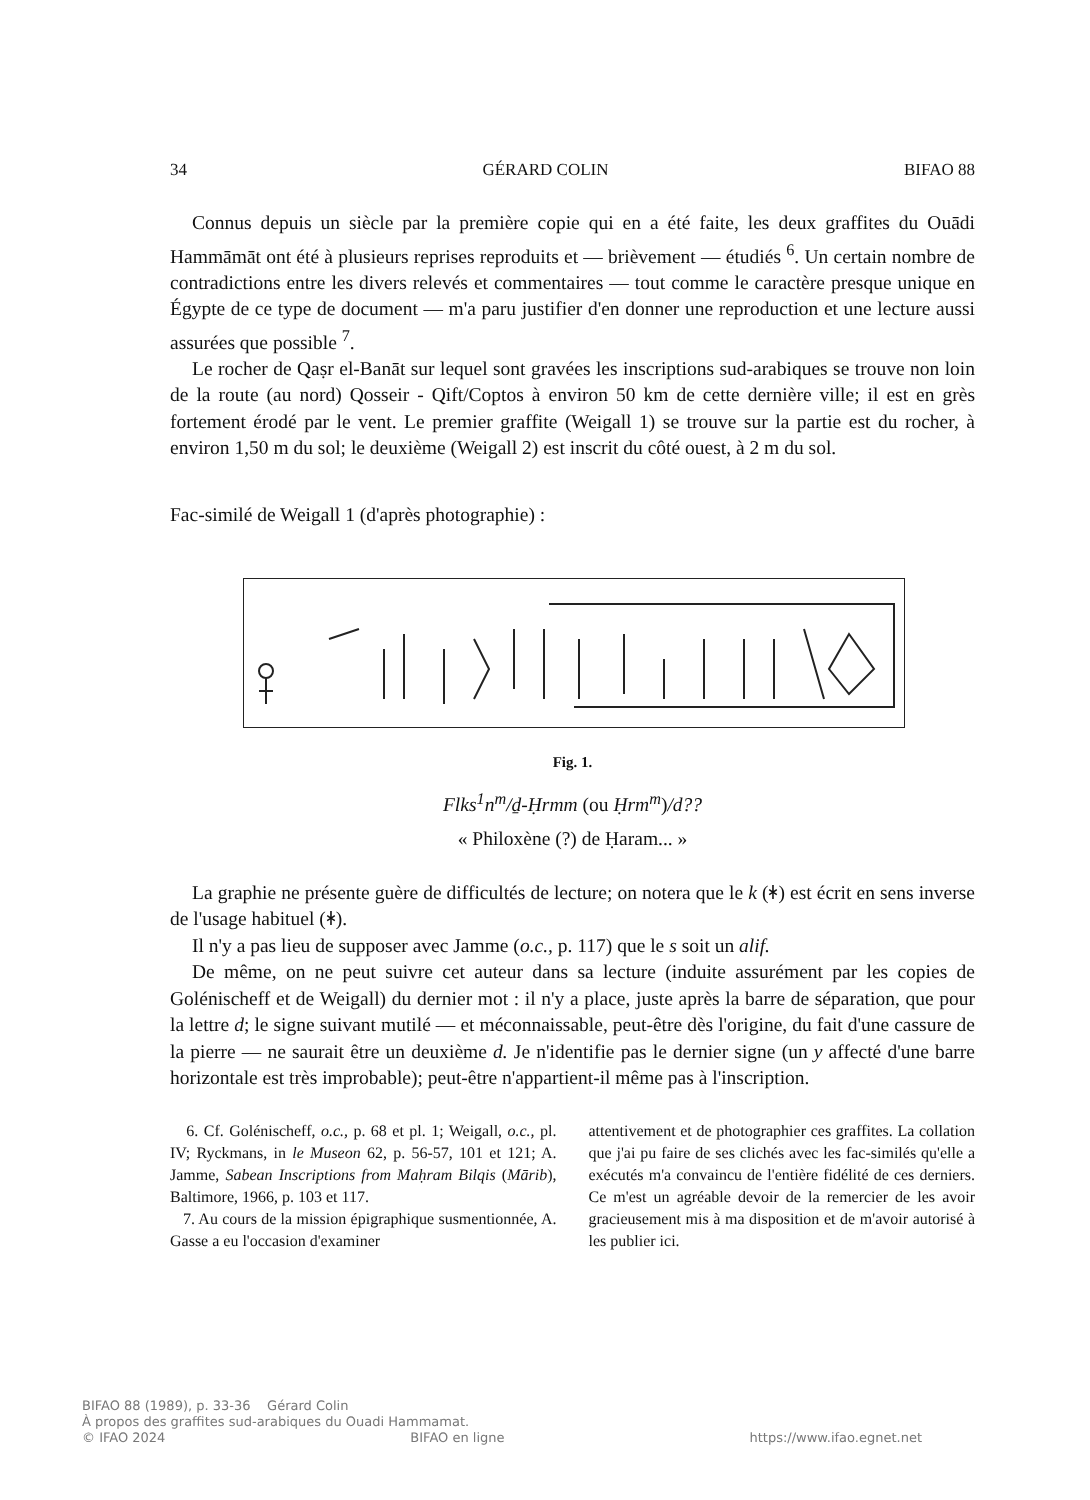34 GÉRARD COLIN BIFAO 88
Connus depuis un siècle par la première copie qui en a été faite, les deux graffites du Ouādi Hammāmāt ont été à plusieurs reprises reproduits et — brièvement — étudiés <sup>6</sup>. Un certain nombre de contradictions entre les divers relevés et commentaires — tout comme le caractère presque unique en Égypte de ce type de document — m'a paru justifier d'en donner une reproduction et une lecture aussi assurées que possible <sup>7</sup>.
Le rocher de Qaṣr el-Banāt sur lequel sont gravées les inscriptions sud-arabiques se trouve non loin de la route (au nord) Qosseir - Qift/Coptos à environ 50 km de cette dernière ville; il est en grès fortement érodé par le vent. Le premier graffite (Weigall 1) se trouve sur la partie est du rocher, à environ 1,50 m du sol; le deuxième (Weigall 2) est inscrit du côté ouest, à 2 m du sol.
Fac-similé de Weigall 1 (d'après photographie) :
Fig. 1.
Flks<sup>1</sup>n<sup>m</sup>/ḏ-Ḥrmm (ou Ḥrm<sup>m</sup>)/d??
« Philoxène (?) de Ḥaram... »
La graphie ne présente guère de difficultés de lecture; on notera que le k (ᚼ) est écrit en sens inverse de l'usage habituel (ᚼ).
Il n'y a pas lieu de supposer avec Jamme (o.c., p. 117) que le s soit un alif.
De même, on ne peut suivre cet auteur dans sa lecture (induite assurément par les copies de Golénischeff et de Weigall) du dernier mot : il n'y a place, juste après la barre de séparation, que pour la lettre d; le signe suivant mutilé — et méconnaissable, peut-être dès l'origine, du fait d'une cassure de la pierre — ne saurait être un deuxième d. Je n'identifie pas le dernier signe (un y affecté d'une barre horizontale est très improbable); peut-être n'appartient-il même pas à l'inscription.
6. Cf. Golénischeff, o.c., p. 68 et pl. 1; Weigall, o.c., pl. IV; Ryckmans, in le Museon 62, p. 56-57, 101 et 121; A. Jamme, Sabean Inscriptions from Maḥram Bilqis (Mārib), Baltimore, 1966, p. 103 et 117.
7. Au cours de la mission épigraphique susmentionnée, A. Gasse a eu l'occasion d'examiner
attentivement et de photographier ces graffites. La collation que j'ai pu faire de ses clichés avec les fac-similés qu'elle a exécutés m'a convaincu de l'entière fidélité de ces derniers. Ce m'est un agréable devoir de la remercier de les avoir gracieusement mis à ma disposition et de m'avoir autorisé à les publier ici.
BIFAO 88 (1989), p. 33-36 Gérard Colin
À propos des graffites sud-arabiques du Ouadi Hammamat.
© IFAO 2024 BIFAO en ligne https://www.ifao.egnet.net